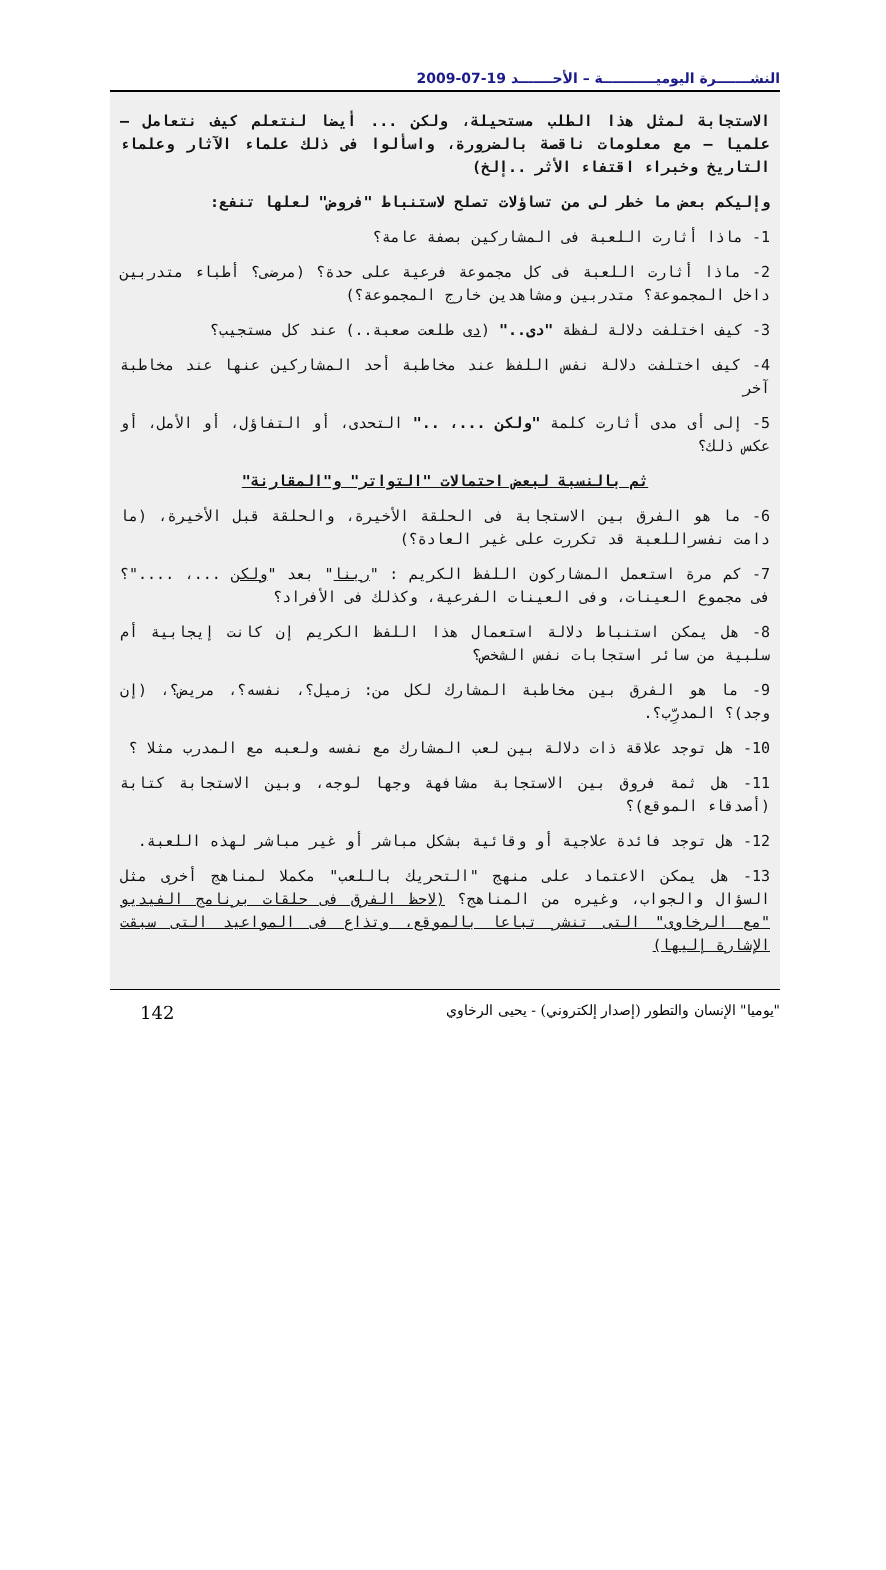النشـــــــرة اليوميـــــــــــة – الأحـــــــد 19-07-2009
الاستجابة لمثل هذا الطلب مستحيلة، ولكن ... أيضا لنتعلم كيف نتعامل – علميا – مع معلومات ناقصة بالضرورة، واسألوا فى ذلك علماء الآثار وعلماء التاريخ وخبراء اقتفاء الأثر ..إلخ)
وإليكم بعض ما خطر لى من تساؤلات تصلح لاستنباط "فروض" لعلها تنفع:
1- ماذا أثارت اللعبة فى المشاركين بصفة عامة؟
2- ماذا أثارت اللعبة فى كل مجموعة فرعية على حدة؟ (مرضى؟ أطباء متدربين داخل المجموعة؟ متدربين ومشاهدين خارج المجموعة؟)
3- كيف اختلفت دلالة لفظة "دى.." (دى طلعت صعبة..) عند كل مستجيب؟
4- كيف اختلفت دلالة نفس اللفظ عند مخاطبة أحد المشاركين عنها عند مخاطبة آخر
5- إلى أى مدى أثارت كلمة "ولكن ...، .." التحدى، أو التفاؤل، أو الأمل، أو عكس ذلك؟
ثم بالنسبة لبعض احتمالات "التواتر" و"المقارنة"
6- ما هو الفرق بين الاستجابة فى الحلقة الأخيرة، والحلقة قبل الأخيرة، (ما دامت نفسراللعبة قد تكررت على غير العادة؟)
7- كم مرة استعمل المشاركون اللفظ الكريم : "ربنا" بعد "ولكن ...، ...."؟ فى مجموع العينات، وفى العينات الفرعية، وكذلك فى الأفراد؟
8- هل يمكن استنباط دلالة استعمال هذا اللفظ الكريم إن كانت إيجابية أم سلبية من سائر استجابات نفس الشخص؟
9- ما هو الفرق بين مخاطبة المشارك لكل من: زميل؟، نفسه؟، مريض؟، (إن وجد)؟ المدرِّب؟.
10- هل توجد علاقة ذات دلالة بين لعب المشارك مع نفسه ولعبه مع المدرب مثلا ؟
11- هل ثمة فروق بين الاستجابة مشافهة وجها لوجه، وبين الاستجابة كتابة (أصدقاء الموقع)؟
12- هل توجد فائدة علاجية أو وقائية بشكل مباشر أو غير مباشر لهذه اللعبة.
13- هل يمكن الاعتماد على منهج "التحريك باللعب" مكملا لمناهج أخرى مثل السؤال والجواب، وغيره من المناهج؟ (لاحظ الفرق فى حلقات برنامج الفيديو "مع الرخاوى" التى تنشر تباعا بالموقع، وتذاع فى المواعيد التى سبقت الإشارة إليها)
"يوميا" الإنسان والتطور (إصدار إلكتروني) - يحيى الرخاوي 142